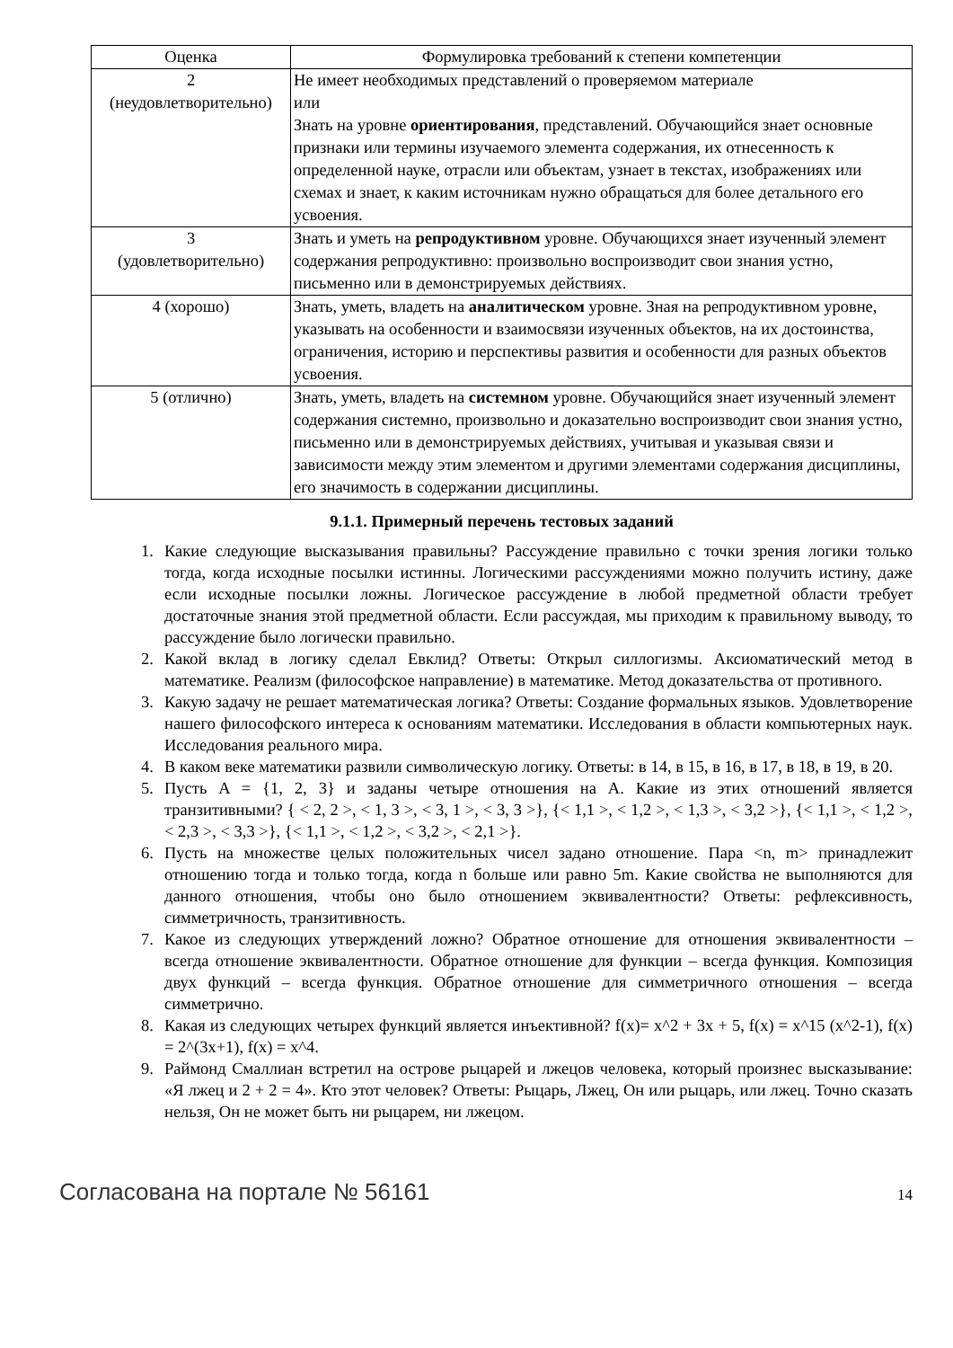| Оценка | Формулировка требований к степени компетенции |
| --- | --- |
| 2 (неудовлетворительно) | Не имеет необходимых представлений о проверяемом материале или Знать на уровне ориентирования , представлений. Обучающийся знает основные признаки или термины изучаемого элемента содержания, их отнесенность к определенной науке, отрасли или объектам, узнает в текстах, изображениях или схемах и знает, к каким источникам нужно обращаться для более детального его усвоения. |
| 3 (удовлетворительно) | Знать и уметь на репродуктивном уровне. Обучающихся знает изученный элемент содержания репродуктивно: произвольно воспроизводит свои знания устно, письменно или в демонстрируемых действиях. |
| 4 (хорошо) | Знать, уметь, владеть на аналитическом уровне. Зная на репродуктивном уровне, указывать на особенности и взаимосвязи изученных объектов, на их достоинства, ограничения, историю и перспективы развития и особенности для разных объектов усвоения. |
| 5 (отлично) | Знать, уметь, владеть на системном уровне. Обучающийся знает изученный элемент содержания системно, произвольно и доказательно воспроизводит свои знания устно, письменно или в демонстрируемых действиях, учитывая и указывая связи и зависимости между этим элементом и другими элементами содержания дисциплины, его значимость в содержании дисциплины. |
9.1.1. Примерный перечень тестовых заданий
1. Какие следующие высказывания правильны? Рассуждение правильно с точки зрения логики только тогда, когда исходные посылки истинны. Логическими рассуждениями можно получить истину, даже если исходные посылки ложны. Логическое рассуждение в любой предметной области требует достаточные знания этой предметной области. Если рассуждая, мы приходим к правильному выводу, то рассуждение было логически правильно.
2. Какой вклад в логику сделал Евклид? Ответы: Открыл силлогизмы. Аксиоматический метод в математике. Реализм (философское направление) в математике. Метод доказательства от противного.
3. Какую задачу не решает математическая логика? Ответы: Создание формальных языков. Удовлетворение нашего философского интереса к основаниям математики. Исследования в области компьютерных наук. Исследования реального мира.
4. В каком веке математики развили символическую логику. Ответы: в 14, в 15, в 16, в 17, в 18, в 19, в 20.
5. Пусть A = {1, 2, 3} и заданы четыре отношения на A. Какие из этих отношений является транзитивными? { < 2, 2 >, < 1, 3 >, < 3, 1 >, < 3, 3 >}, {< 1,1 >, < 1,2 >, < 1,3 >, < 3,2 >}, {< 1,1 >, < 1,2 >, < 2,3 >, < 3,3 >}, {< 1,1 >, < 1,2 >, < 3,2 >, < 2,1 >}.
6. Пусть на множестве целых положительных чисел задано отношение. Пара <n, m> принадлежит отношению тогда и только тогда, когда n больше или равно 5m. Какие свойства не выполняются для данного отношения, чтобы оно было отношением эквивалентности? Ответы: рефлексивность, симметричность, транзитивность.
7. Какое из следующих утверждений ложно? Обратное отношение для отношения эквивалентности – всегда отношение эквивалентности. Обратное отношение для функции – всегда функция. Композиция двух функций – всегда функция. Обратное отношение для симметричного отношения – всегда симметрично.
8. Какая из следующих четырех функций является инъективной? f(x)= x^2 + 3x + 5, f(x) = x^15 (x^2-1), f(x) = 2^(3x+1), f(x) = x^4.
9. Раймонд Смаллиан встретил на острове рыцарей и лжецов человека, который произнес высказывание: «Я лжец и 2 + 2 = 4». Кто этот человек? Ответы: Рыцарь, Лжец, Он или рыцарь, или лжец. Точно сказать нельзя, Он не может быть ни рыцарем, ни лжецом.
Согласована на портале № 56161 14